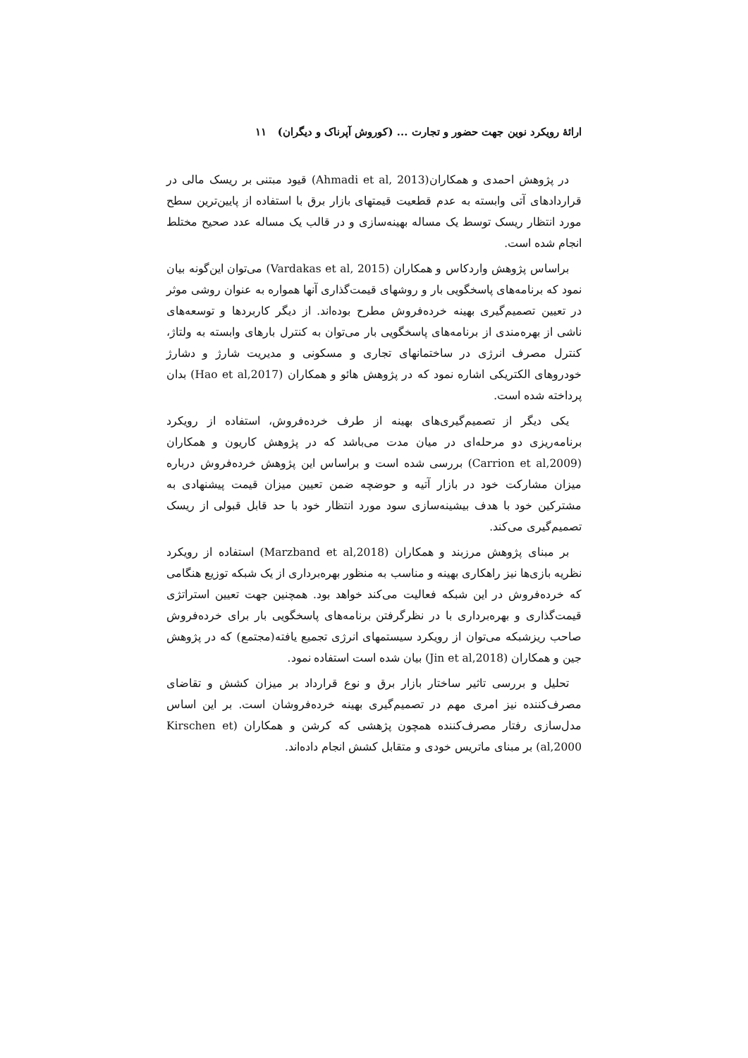ارائهٔ رویکرد نوین جهت حضور و تجارت ... (کوروش آپرناک و دیگران) ۱۱
در پژوهش احمدی و همکاران(Ahmadi et al, 2013) قیود مبتنی بر ریسک مالی در قراردادهای آتی وابسته به عدم قطعیت قیمتهای بازار برق با استفاده از پایین‌ترین سطح مورد انتظار ریسک توسط یک مساله بهینه‌سازی و در قالب یک مساله عدد صحیح مختلط انجام شده است.
براساس پژوهش واردکاس و همکاران (Vardakas et al, 2015) می‌توان این‌گونه بیان نمود که برنامه‌های پاسخگویی بار و روشهای قیمت‌گذاری آنها همواره به عنوان روشی موثر در تعیین تصمیم‌گیری بهینه خرده‌فروش مطرح بوده‌اند. از دیگر کاربردها و توسعه‌های ناشی از بهره‌مندی از برنامه‌های پاسخگویی بار می‌توان به کنترل بارهای وابسته به ولتاژ، کنترل مصرف انرژی در ساختمانهای تجاری و مسکونی و مدیریت شارژ و دشارژ خودروهای الکتریکی اشاره نمود که در پژوهش هائو و همکاران (Hao et al,2017) بدان پرداخته شده است.
یکی دیگر از تصمیم‌گیری‌های بهینه از طرف خرده‌فروش، استفاده از رویکرد برنامه‌ریزی دو مرحله‌ای در میان مدت می‌باشد که در پژوهش کاریون و همکاران (Carrion et al,2009) بررسی شده است و براساس این پژوهش خرده‌فروش درباره میزان مشارکت خود در بازار آتیه و حوضچه ضمن تعیین میزان قیمت پیشنهادی به مشترکین خود با هدف بیشینه‌سازی سود مورد انتظار خود با حد قابل قبولی از ریسک تصمیم‌گیری می‌کند.
بر مبنای پژوهش مرزبند و همکاران (Marzband et al,2018) استفاده از رویکرد نظریه بازی‌ها نیز راهکاری بهینه و مناسب به منظور بهره‌برداری از یک شبکه توزیع هنگامی که خرده‌فروش در این شبکه فعالیت می‌کند خواهد بود. همچنین جهت تعیین استراتژی قیمت‌گذاری و بهره‌برداری با در نظرگرفتن برنامه‌های پاسخگویی بار برای خرده‌فروش صاحب ریزشبکه می‌توان از رویکرد سیستمهای انرژی تجمیع یافته(مجتمع) که در پژوهش جین و همکاران (Jin et al,2018) بیان شده است استفاده نمود.
تحلیل و بررسی تاثیر ساختار بازار برق و نوع قرارداد بر میزان کشش و تقاضای مصرف‌کننده نیز امری مهم در تصمیم‌گیری بهینه خرده‌فروشان است. بر این اساس مدل‌سازی رفتار مصرف‌کننده همچون پژهشی که کرشن و همکاران (Kirschen et al,2000) بر مبنای ماتریس خودی و متقابل کشش انجام داده‌اند.